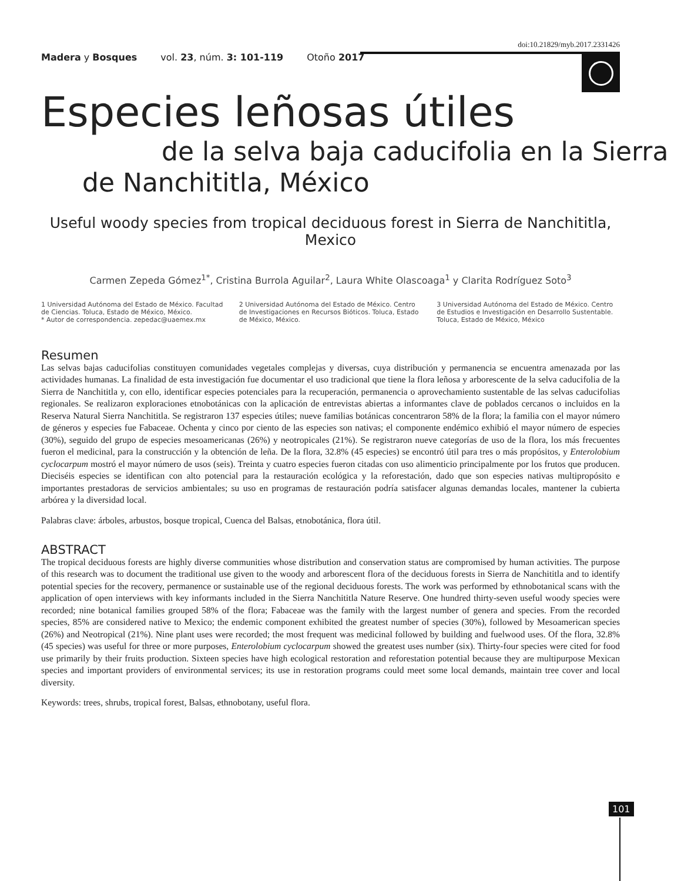doi:10.21829/myb.2017.2331426
Madera y Bosques vol. 23, núm. 3: 101-119 Otoño 2017
Especies leñosas útiles
de la selva baja caducifolia en la Sierra
de Nanchititla, México
Useful woody species from tropical deciduous forest in Sierra de Nanchititla, Mexico
Carmen Zepeda Gómez<sup>1*</sup>, Cristina Burrola Aguilar<sup>2</sup>, Laura White Olascoaga<sup>1</sup> y Clarita Rodríguez Soto<sup>3</sup>
1 Universidad Autónoma del Estado de México. Facultad de Ciencias. Toluca, Estado de México, México.
* Autor de correspondencia. zepedac@uaemex.mx
2 Universidad Autónoma del Estado de México. Centro de Investigaciones en Recursos Bióticos. Toluca, Estado de México, México.
3 Universidad Autónoma del Estado de México. Centro de Estudios e Investigación en Desarrollo Sustentable. Toluca, Estado de México, México
Resumen
Las selvas bajas caducifolias constituyen comunidades vegetales complejas y diversas, cuya distribución y permanencia se encuentra amenazada por las actividades humanas. La finalidad de esta investigación fue documentar el uso tradicional que tiene la flora leñosa y arborescente de la selva caducifolia de la Sierra de Nanchititla y, con ello, identificar especies potenciales para la recuperación, permanencia o aprovechamiento sustentable de las selvas caducifolias regionales. Se realizaron exploraciones etnobotánicas con la aplicación de entrevistas abiertas a informantes clave de poblados cercanos o incluidos en la Reserva Natural Sierra Nanchititla. Se registraron 137 especies útiles; nueve familias botánicas concentraron 58% de la flora; la familia con el mayor número de géneros y especies fue Fabaceae. Ochenta y cinco por ciento de las especies son nativas; el componente endémico exhibió el mayor número de especies (30%), seguido del grupo de especies mesoamericanas (26%) y neotropicales (21%). Se registraron nueve categorías de uso de la flora, los más frecuentes fueron el medicinal, para la construcción y la obtención de leña. De la flora, 32.8% (45 especies) se encontró útil para tres o más propósitos, y Enterolobium cyclocarpum mostró el mayor número de usos (seis). Treinta y cuatro especies fueron citadas con uso alimenticio principalmente por los frutos que producen. Dieciséis especies se identifican con alto potencial para la restauración ecológica y la reforestación, dado que son especies nativas multipropósito e importantes prestadoras de servicios ambientales; su uso en programas de restauración podría satisfacer algunas demandas locales, mantener la cubierta arbórea y la diversidad local.
Palabras clave: árboles, arbustos, bosque tropical, Cuenca del Balsas, etnobotánica, flora útil.
ABSTRACT
The tropical deciduous forests are highly diverse communities whose distribution and conservation status are compromised by human activities. The purpose of this research was to document the traditional use given to the woody and arborescent flora of the deciduous forests in Sierra de Nanchititla and to identify potential species for the recovery, permanence or sustainable use of the regional deciduous forests. The work was performed by ethnobotanical scans with the application of open interviews with key informants included in the Sierra Nanchititla Nature Reserve. One hundred thirty-seven useful woody species were recorded; nine botanical families grouped 58% of the flora; Fabaceae was the family with the largest number of genera and species. From the recorded species, 85% are considered native to Mexico; the endemic component exhibited the greatest number of species (30%), followed by Mesoamerican species (26%) and Neotropical (21%). Nine plant uses were recorded; the most frequent was medicinal followed by building and fuelwood uses. Of the flora, 32.8% (45 species) was useful for three or more purposes, Enterolobium cyclocarpum showed the greatest uses number (six). Thirty-four species were cited for food use primarily by their fruits production. Sixteen species have high ecological restoration and reforestation potential because they are multipurpose Mexican species and important providers of environmental services; its use in restoration programs could meet some local demands, maintain tree cover and local diversity.
Keywords: trees, shrubs, tropical forest, Balsas, ethnobotany, useful flora.
101